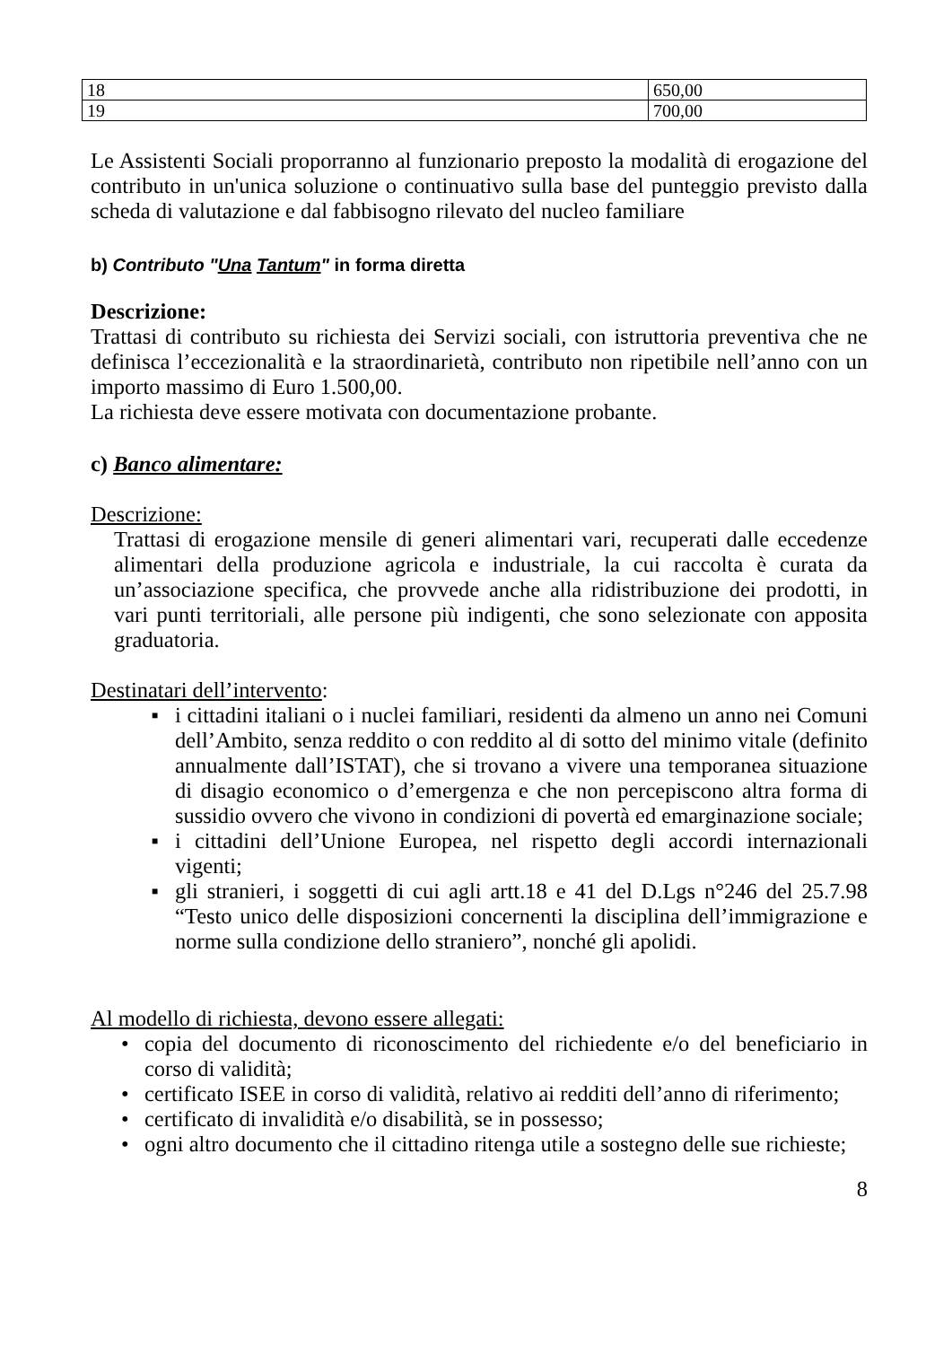| 18 | 650,00 |
| 19 | 700,00 |
Le Assistenti Sociali proporranno al funzionario preposto la modalità di erogazione del contributo in un'unica soluzione o continuativo sulla base del punteggio previsto dalla scheda di valutazione e dal fabbisogno rilevato del nucleo familiare
b) Contributo "Una Tantum" in forma diretta
Descrizione:
Trattasi di contributo su richiesta dei Servizi sociali, con istruttoria preventiva che ne definisca l’eccezionalità e la straordinarietà, contributo non ripetibile nell’anno con un importo massimo di Euro 1.500,00.
La richiesta deve essere motivata con documentazione probante.
c) Banco alimentare:
Descrizione:
Trattasi di erogazione mensile di generi alimentari vari, recuperati dalle eccedenze alimentari della produzione agricola e industriale, la cui raccolta è curata da un’associazione specifica, che provvede anche alla ridistribuzione dei prodotti, in vari punti territoriali, alle persone più indigenti, che sono selezionate con apposita graduatoria.
Destinatari dell’intervento:
■ i cittadini italiani o i nuclei familiari, residenti da almeno un anno nei Comuni dell’Ambito, senza reddito o con reddito al di sotto del minimo vitale (definito annualmente dall’ISTAT), che si trovano a vivere una temporanea situazione di disagio economico o d’emergenza e che non percepiscono altra forma di sussidio ovvero che vivono in condizioni di povertà ed emarginazione sociale;
■ i cittadini dell’Unione Europea, nel rispetto degli accordi internazionali vigenti;
■ gli stranieri, i soggetti di cui agli artt.18 e 41 del D.Lgs n°246 del 25.7.98 “Testo unico delle disposizioni concernenti la disciplina dell’immigrazione e norme sulla condizione dello straniero”, nonché gli apolidi.
Al modello di richiesta, devono essere allegati:
• copia del documento di riconoscimento del richiedente e/o del beneficiario in corso di validità;
• certificato ISEE in corso di validità, relativo ai redditi dell’anno di riferimento;
• certificato di invalidità e/o disabilità, se in possesso;
• ogni altro documento che il cittadino ritenga utile a sostegno delle sue richieste;
8